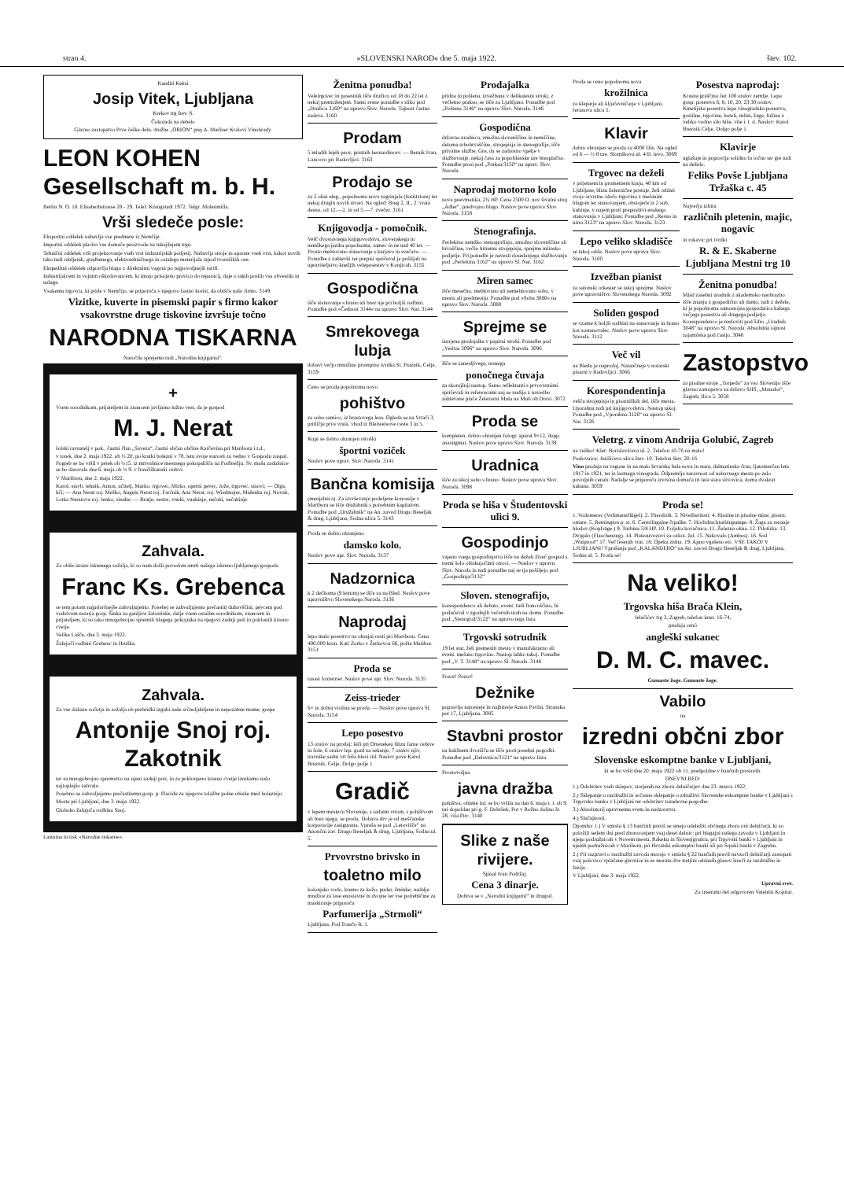stran 4. »SLOVENSKI NAROD« dne 5. maja 1922. štev. 102.
Kanditi Keksi
Josip Vitek, Ljubljana
Krekov trg štev. 8.
Čokolada na debelo
Glavno zastopstvo Prve češke deln. družbe „ORION“ prej A. Maršner Kralovi Vinohrady.
LEON KOHEN Gesellschaft m. b. H.
Berlin N. O. 18. Elisabethstrasse 28 - 29. Telef. Königstadt 1972. Telgr. Molenmilla.
Vrši sledeče posle:
Eksportni oddelek nabavlja vse predmete iz Nemčije.
Importni oddelek placira vse domače proizvode na tukajšnjem trgu.
Tehnični oddelek vrši projektovanje vseh vrst industrijskih podjetij. Nabavlja stroje in aparate vseh vrst, kakor novih tako tudi rabljenih, gradbenega, elektrotehničnega in ostalega materijala izpod tvorniških cen.
Ekspeditni oddelek odpravlja blago z direktnimi vagoni po najpovoljnejši tarifi.
Industrijalcem in vojnim oškodovancem, ki imajo prisojeno pravico do reparacij, daje o takih poslih vsa obvestila in usluge.
Vsakemu trgovcu, ki pride v Nemčijo, se priporoča v njegovo lastno korist, da obišče našo firmo. 3149
Vizitke, kuverte in pisemski papir s firmo kakor vsakovrstne druge tiskovine izvršuje točno
NARODNA TISKARNA
Naročila sprejema tudi „Narodna knjigarna“.
+
Vsem sorodnikom, prijateljem in znancem javljamo tužno vest, da je gospod
M. J. Nerat
šolski ravnatelj v pok., častni član „Saveza“, častni občan občine Karčevina pri Mariboru i.t.d.,
v torek, dne 2. maja 1922. ob ½ 20. po kratki bolezni v 78. letu svoje starosti za vedno v Gospodu zaspal. Pogreb se bo vršil v petek ob ½15. iz mrtvašnice mestnega pokopališča na Podbrežju. Sv. maša zadušnice se bo darovala dne 6. maja ob ½ 9. v frančiškanski cerkvi.
V Mariboru, dne 2. maja 1922.
Karol, stavb. tehnik, Anton, učitelj, Marko, trgovec, Mirko, operni pevec, Jože, trgovec, sinovi; — Olga, hči; — Ana Nerat roj. Meško, Angela Nerat roj. Farčnik, Ana Nerat, roj. Wiedmajer, Mašenka roj. Novak, Lotka Neratova roj. Jenko, sinahe; — Bratje, sestre, vnuki, vnukinje, nečaki, nečakinje.
Zahvala.
Za obile izraze iskrenega sožalja, ki so nam došli povodom smrti našega iskreno ljubljenega gospoda
Franc Ks. Grebenca
se tem potom najprisrčnejše zahvaljujemo. Posebej se zahvaljujemo prečastiti duhovščini, pevcem pod vodstvom notarja gosp. Šinka za ganljive žalostinke, dalje vsem ostalim sorodnikom, znancem in prijateljem, ki so tako mnogobrojno spremili blagega pokojnika na njegovi zadnji poti in poklonili krasno cvetje.
Velike Lašče, dne 3. maja 1922.
Žalujoči rodbini Grebenc in Hruška.
Zahvala.
Za vse dokaze sočutja in sožalja ob prebridki izgubi naše srčnoljubljene in nepozabne mame, gospe
Antonije Snoj roj. Zakotnik
ter za mnogobrojno spremstvo na njeni zadnji poti, in za poklonjeno krasno cvetje izrekamo našo najtoplejšo zahvalo.
Posebno se zahvaljujemo prečastitemu gosp. p. Placidu za njegove tolažbe polne obiske med boleznijo.
Moste pri Ljubljani, dne 3. maja 1922.
Globoko žalujoča rodbina Snoj.
Lastnina in tisk »Narodne tiskarne«.
Ženitna ponudba!
Veletrgovec in posestnik išče družico od 18 do 22 let z nekaj premoženjem. Samo resne ponudbe s sliko pod „Družica 3160“ na upravo Slov. Naroda. Tajnost častna zadeva. 3160
Prodam
5 mladih lepih psov, pristnih bernardincev. — Bernik Ivan, Lancovo pri Radovljici. 3163
Prodajo se
za 2 okni eleg., popolnoma nova zagrinjala (batiststore) ter nekaj drugih novih stvari. Na ogled: Breg 2, II., 2. vrata desno, od 12.—2. in od 5.—7. zvečer. 3161
Knjigovodja - pomočnik.
Vešč dvostavnega knjigovodstva, slovenskega in nemškega jezika popolnoma, samec in ne nad 40 let. — Prosto meblovano stanovanje s kurjavo in svečavo. — Ponudbe z zahtevki ter prepisi spričeval je pošiljati na upraviteljstvo knežjih veleposestev v Konjicah. 3155
Gospodična
išče stanovanje s hrano ali brez nje pri boljši rodbini. Ponudbe pod »Čednost 3144« na upravo Slov. Nar. 3144
Smrekovega lubja
dobavi večjo množino promptno tvrdka St. Praznik, Celje. 3159
Ceno se proda popolnoma novo
pohištvo
za sobo samico, iz hrastovega lesa. Ogleda se na Vrtači 3, pritličje prva vrata, vhod iz Bleiweisove ceste 3 in 5.
Kupi se dobro ohranjen otroški
športni voziček
Naslov pove uprav. Slov. Naroda. 3141
Bančna komisija
(menjalnica). Za izvrševanje podeljene koncesije v Mariboru se išče družabnik s potrebnim kapitalom. Ponudbe pod „Družabnik“ na An. zavod Drago Beseljak & drug, Ljubljana, Sodna ulica 5. 3143
Proda se dobro ohranjeno
damsko kolo.
Naslov pove upr. Slov. Naroda. 3137
Nadzornica
k 2 dečkoma (9 letnim) se išče za na Bled. Naslov pove upravništvo Slovenskega Naroda. 3136
Naprodaj
lepo malo posestvo na okrajni cesti pri Mariboru. Cena 400.000 kron. Kati Zorko v Žerkovcu 66, pošta Maribor. 3151
Proda se
rasast foxterrier. Naslov pove upr. Slov. Naroda. 3135
Zeiss-trieder
6× in dobra violina se proda. — Naslov pove uprava Sl. Naroda. 3154
Lepo posestvo
13 oralov na prodaj; leži pri Ortenekeu blizu farne cerkve in šole, 6 oralov lep. gozd za sekanje, 7 oralov njiv, travnike sadni vrt hiša hlevi itd. Naslov pove Karol Breznik, Celje, Dolgo polje 1.
Gradič
v lepem mestecu Slovenije, s sadnim vrtom, s pohištvom ali brez njega, se proda. Dobava drv je od meščanske korporacije zasigurana. Vpraša se pod „Letovišče“ na Anončni zav. Drago Beseljak & drug, Ljubljana, Sodna ul. 5.
Prvovrstno brivsko in
toaletno milo
kolonjsko vodo, kremo za kožo, puder, šminke; nadalje mrežice za lase enostavne in dvojne ter vse potrebščine za maskiranje priporoča
Parfumerija „Strmoli“
Ljubljana, Pod Trančo št. 1.
Prodajalka
pridna in poštena, izvežbana v delikatesni stroki, z večletno prakso, se išče za Ljubljano. Ponudbe pod „Poštena 3146“ na upravo Slov. Naroda. 3146
Gospodična
državna uradnica, zmožna slovenščine in nemščine, deloma srbohrvaščine, strojepisja in stenografije, išče privatne službe. Gre, da se zadostno vpelje v službovanje, nekaj časa za popoldanske ure brezplačno. Ponudbe prosi pod „Praksa/3150“ na uprav. Slov. Naroda.
Naprodaj motorno kolo
nova pnevmatika, 2¾ HP. Cena 2500 D. nov šivalni stroj „Adler“, predvojno blago. Naslov pove uprava Slov. Naroda. 3158
Stenografinja.
Perfektno nemško stenografinjo, zmožno slovenščine ali hrvaščine, večšo hitremu strojepisju, sprejme mlinsko podjetje. Pri ponudbi je navesti dosedanjega službovanja pod „Perfektna 3162“ na upravo Sl. Nar. 3162
Miren samec
išče mesečno, meblovano ali nemeblovano sobo, v mestu ali predmestju. Ponudbe pod »Soba 3080« na upravo Slov. Naroda. 3080
Sprejme se
izurjena prodajalka v papirni stroki. Ponudbe pod „Veritas 3096“ na upravo Slov. Naroda. 3096
Išče se zanesljivega, resnega
ponočnega čuvaja
za skorajšnji nastop. Samo reflektanti s prvovrstnimi spričevali in referencami naj se nudijo z navedbo zahtevane plače Železarni Muta na Muti ob Dravi. 3072
Proda se
kompleten, dobro ohranjen fotogr. aparat 9×12, dopp. anastigmat. Naslov pove uprava Slov. Naroda. 3139
Uradnica
išče za takoj sobo s hrano. Naslov pove uprava Slov. Naroda. 3098
Proda se hiša v Študentovski ulici 9.
Gospodinjo
vajeno vsega gospodinjstva išče na deželi živeč gospod s tremi šolo obiskujočimi otroci. — Naslov v upravn. Slov. Naroda in tudi ponudbe naj se tja pošiljejo pod „Gospodinja/3132“
Sloven. stenografijo,
korespondenco ali debato, event. tudi francoščino, bi podučeval v zgodnjih večernih urah na domu. Ponudbe pod „Stenograf/3122“ na upravo tega lista.
Trgovski sotrudnik
19 let star, želi premeniti mesto v manufakturno ali event. mešano trgovino. Nastop lahko takoj. Ponudbe pod „V. T. 3148“ na upravo Sl. Naroda. 3148
Pozor! Pozor!
Dežnike
popravlja najceneje in najhitreje Anton Pavlin, Stranska pot 17, Ljubljana. 3085
Stavbni prostor
na kakšnem dvorišču se išče proti posebni pogodbi. Ponudbe pod „Delavnica/3121“ na upravo lista.
Prostovoljna
javna dražba
pohištva, obleke itd. se bo vršila na dan 6. maja t. l. ob 9. uri dopoldan pri g. F. Dobršek, Pot v Rožno dolino št. 28, vila Pirc. 3140
Slike z naše rivijere.
Spisal Ivan Podržaj.
Cena 3 dinarje.
Dobiva se v „Narodni knjigarni“ in drugod.
Proda se ceno popolnoma nova
krožilnica
za kleparje ali ključavničarje v Ljubljani, Jeranova ulica 5.
Klavir
dobro ohranjen se proda za 4000 Din. Na ogled od 6 — ½ 8 ure. Slomškova ul. 4/II. levo. 3069
Trgovec na deželi
v prijetnem in prometnem kraju, 40 km od Ljubljane, blizu železnične postaje, želi oddati svojo izvrstno idočo trgovino z mešanim blagom ter stanovanjem, obstoječe iz 2 sob, kuhinje, v najem proti prepustitvi enakega stanovanja v Ljubljani. Ponudbe pod „Resno in nitro 3123“ na upravo Slov. Naroda. 3123
Lepo veliko skladišče
se takoj odda. Naslov pove uprava Slov. Naroda. 3100
Izvežban pianist
za salonski orkester se takoj sprejme. Naslov pove upravništvo Slovenskega Naroda. 3092
Soliden gospod
se vzame k boljši rodbini na stanovanje in hrano kot sostanovalec. Naslov pove uprava Slov. Naroda. 3112
Več vil
na Bledu je naprodaj. Natančneje v notarski pisarni v Radovljici. 3066
Korespondentinja
vešča strojepisja in pisarniških del, išče mesta. Uporabna tudi pri knjigovodstvu. Nastop takoj. Ponudbe pod „Vporabna 3126“ na upravo Sl. Nar. 3126
Posestva naprodaj:
Krasna graščina čez 100 oralov zemlje. Lepa gosp. posestva 6, 8, 10, 20, 23 30 oralov. Kmetijska posestva lepa vinogradska posestva, gostilne, trgovine, hoteli, mlini, žage, fužina z veliko vodno silo hiše, vile i. t. d. Naslov: Karol Breznik Celje, Dolgo polje 1.
Klavirje
uglašuje in popravlja solidno in točno ter gre tudi na deželo.
Feliks Povše Ljubljana Tržaška c. 45
Največja izbira
različnih pletenin, majic, nogavic
in rokavic pri tvrdki
R. & E. Skaberne Ljubljana Mestni trg 10
Ženitna ponudba!
Mlad zasebni uradnik z akademsko naobrazbo išče znanja z gospodično ali damo, tudi z dežele, ki je popolnoma samostojna gospodarica kakega večjega posestva ali drugega podjetja. Korespondenco je nasloviti pod šifro „Uradnik 3048“ na upravo Sl. Naroda. Absolutna tajnost zajamčena pod častjo. 3048
Zastopstvo
za pisalne stroje „Torpedo“ za vso Slovenijo išče glavno zastopstvo za državo SHS, „Matador“, Zagreb, Ilica 5. 3058
Veletrg. z vinom Andrija Golubić, Zagreb
na veliko! Klet: Borislavićeva ul. 2. Telefon 10-76 na malo!
Poslovnica: Jurišićeva ulica štev. 10. Telefon štev. 20-16
Vino prodaja na vagone in na malo hrvatska bela nova in stara, dalmatinska črna, ljutomerčan leta 1917 in 1921, ter iz lastnega vinograda. Odpremlja naravnost od nabavnega mesta po zelo povoljnih cenah. Nadalje se priporoča izvrstna domača tri leta stara slivovica, doma dvakrat kuhana. 3059
Proda se!
1. Vodomerec (Voltmannflügel). 2. Theodolit. 3. Nivellierinstr. 4. Risalne in pisalne mize, pisarn. omare. 5. Remington p. st. 6. Centrifugalne črpalke. 7. Hochdruckturbinpumpe. 8. Žaga za rezanje hlodov (Kopfsäge.) 9. Turbina 5/8 HP. 10. Poljska kovačnica. 11. Železna okna. 12. Pilotirka. 13. Dvigalo (Flaschenzug). 14. Plateauvozovi za ozkot. žel. 15. Nakovalo (Ambos). 16. Sod „Watproof“ 17. Več lesenih vrat. 18. Opeka zidna. 19. Apno vgašeno etc. VSE TAKOJ V LJUBLJANI! Vprašanja pod „KALANDERO“ na An. zavod Drago Beseljak & drug, Ljubljana, Sodna ul. 5. Proda se!
Na veliko!
Trgovska hiša Brača Klein,
Jelačićev trg 3, Zagreb, telefon inter. 16-74,
prodaja cenó
angleški sukanec
D. M. C. mavec.
Gumaste žoge. Gumaste žoge.
Vabilo
na
izredni občni zbor
Slovenske eskomptne banke v Ljubljani,
ki se bo vršil dne 20. maja 1922 ob 11. predpoldne v bančnih prostorih.
DNEVNI RED:
1.) Odobritev vseh sklepov, storjenih na zboru delničarjev dne 23. marca 1922.
2.) Sklepanje o razdružbi in sočasno sklepanje o združitvi Slovenske eskomptne banke v Ljubljani s Trgovsko banko v Ljubljani ter odobritev tozadevne pogodbe.
3.) Absolutorij upravnemu svetu in nadzorstvu.
4.) Slučajnosti.
Opomba: 1.) V smislu § 13 bančnih pravil se smejo udeležiti občnega zbora oni delničarji, ki so položili sedem dni pred zborovanjem vsaj deset delnic: pri blagajni našega zavoda v Ljubljani in njega podružnicah v Novem mestu, Rakeku in Slovenjgradcu, pri Trgovski banki v Ljubljani in njenih podružnicah v Mariboru, pri Hrvatski eskomptni banki ali pri Srpski banki v Zagrebu.
2.) Pri razpravi o razdružbi zavoda morajo v smislu § 22 bančnih pravil navzoči delničarji zastopati vsaj polovico vplačane glavnice in se morata dve tretjini oddanih glasov izreči za razdružbo in fuzijo.
V Ljubljani, dne 3. maja 1922.
Upravni svet.
Za inseratni del odgovoren Valentin Kopitar.